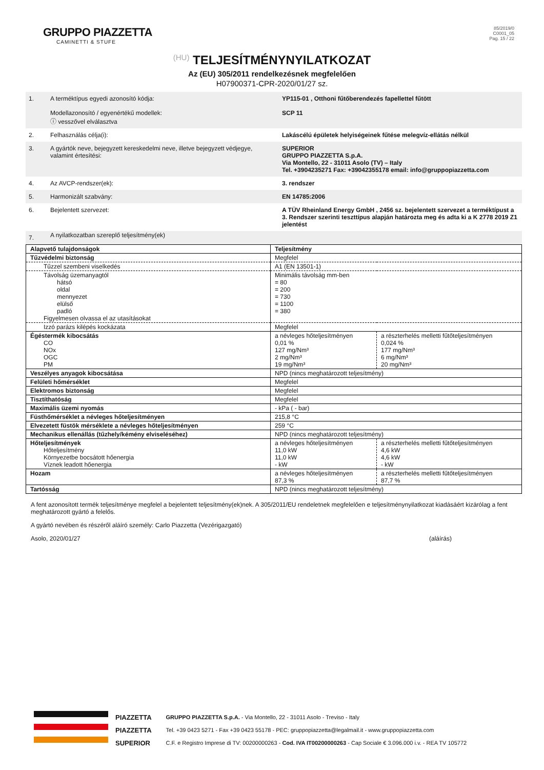GRUPPO PIAZZETTA
CAMINETTI & STUFE
85/2019/0
C0001_05
Pag. 15 / 22
(HU) TELJESÍTMÉNYNYILATKOZAT
Az (EU) 305/2011 rendelkezésnek megfelelően
H07900371-CPR-2020/01/27 sz.
| 1. | A terméktípus egyedi azonosító kódja: Modellazonosító / egyenértékű modellek: ⓘ vesszővel elválasztva | YP115-01 , Otthoni fűtőberendezés fapellettel fűtött SCP 11 |
| 2. | Felhasználás célja(i): | Lakáscélú épületek helyiségeinek fűtése melegvíz-ellátás nélkül |
| 3. | A gyártók neve, bejegyzett kereskedelmi neve, illetve bejegyzett védjegye, valamint értesítési: | SUPERIOR GRUPPO PIAZZETTA S.p.A. Via Montello, 22 - 31011 Asolo (TV) – Italy Tel. +3904235271 Fax: +39042355178 email: info@gruppopiazzetta.com |
| 4. | Az AVCP-rendszer(ek): | 3. rendszer |
| 5. | Harmonizált szabvány: | EN 14785:2006 |
| 6. | Bejelentett szervezet: | A TÜV Rheinland Energy GmbH , 2456 sz. bejelentett szervezet a terméktípust a 3. Rendszer szerinti teszttípus alapján határozta meg és adta ki a K 2778 2019 Z1 jelentést |
| 7. | A nyilatkozatban szereplő teljesítmény(ek) | |
| Alapvető tulajdonságok | Teljesítmény | |
| Tűzvédelmi biztonság | Megfelel | |
| Tűzzel szembeni viselkedés | A1 (EN 13501-1) | |
| Távolság üzemanyagtól hátsó oldal mennyezet elülső padló Figyelmesen olvassa el az utasításokat | Minimális távolság mm-ben = 80 = 200 = 730 = 1100 = 380 | |
| Izzó parázs kilépés kockázata | Megfelel | |
| Égéstermék kibocsátás CO NOx OGC PM | a névleges hőteljesítményen 0,01 % 127 mg/Nm³ 2 mg/Nm³ 19 mg/Nm³ | a részterhelés melletti fűtőteljesítményen 0,024 % 177 mg/Nm³ 6 mg/Nm³ 20 mg/Nm³ |
| Veszélyes anyagok kibocsátása | NPD (nincs meghatározott teljesítmény) | |
| Felületi hőmérséklet | Megfelel | |
| Elektromos biztonság | Megfelel | |
| Tisztíthatóság | Megfelel | |
| Maximális üzemi nyomás | - kPa ( - bar) | |
| Füsthőmérséklet a névleges hőteljesítményen | 215,8 °C | |
| Elvezetett füstök mérséklete a névleges hőteljesítményen | 259 °C | |
| Mechanikus ellenállás (tűzhely/kémény elviseléséhez) | NPD (nincs meghatározott teljesítmény) | |
| Hőteljesítmények Hőteljesítmény Környezetbe bocsátott hőenergia Víznek leadott hőenergia | a névleges hőteljesítményen 11,0 kW 11,0 kW - kW | a részterhelés melletti fűtőteljesítményen 4,6 kW 4,6 kW - kW |
| Hozam | a névleges hőteljesítményen 87,3 % | a részterhelés melletti fűtőteljesítményen 87,7 % |
| Tartósság | NPD (nincs meghatározott teljesítmény) | |
A fent azonosított termék teljesítménye megfelel a bejelentett teljesítmény(ek)nek. A 305/2011/EU rendeletnek megfelelően e teljesítménynyilatkozat kiadásáért kizárólag a fent meghatározott gyártó a felelős.
A gyártó nevében és részéről aláíró személy: Carlo Piazzetta (Vezérigazgató)
Asolo, 2020/01/27 (aláírás)
PIAZZETTA
PIAZZETTA
SUPERIOR
GRUPPO PIAZZETTA S.p.A. - Via Montello, 22 - 31011 Asolo - Treviso - Italy
Tel. +39 0423 5271 - Fax +39 0423 55178 - PEC: gruppopiazzetta@legalmail.it - www.gruppopiazzetta.com
C.F. e Registro Imprese di TV: 00200000263 - Cod. IVA IT00200000263 - Cap Sociale € 3.096.000 i.v. - REA TV 105772